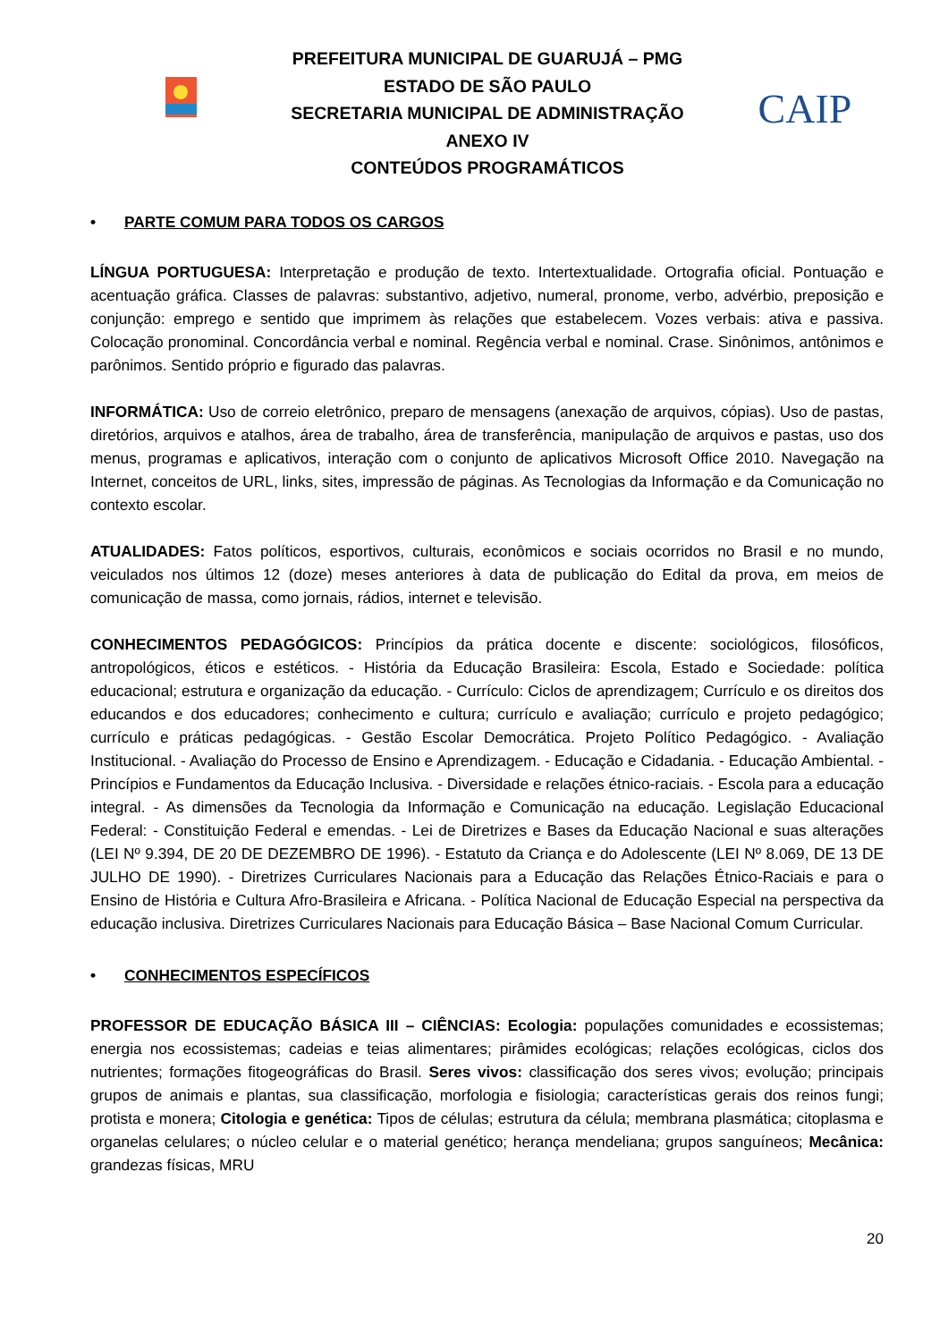PREFEITURA MUNICIPAL DE GUARUJÁ – PMG
ESTADO DE SÃO PAULO
SECRETARIA MUNICIPAL DE ADMINISTRAÇÃO
ANEXO IV
CONTEÚDOS PROGRAMÁTICOS
CAIP
• PARTE COMUM PARA TODOS OS CARGOS
LÍNGUA PORTUGUESA: Interpretação e produção de texto. Intertextualidade. Ortografia oficial. Pontuação e acentuação gráfica. Classes de palavras: substantivo, adjetivo, numeral, pronome, verbo, advérbio, preposição e conjunção: emprego e sentido que imprimem às relações que estabelecem. Vozes verbais: ativa e passiva. Colocação pronominal. Concordância verbal e nominal. Regência verbal e nominal. Crase. Sinônimos, antônimos e parônimos. Sentido próprio e figurado das palavras.
INFORMÁTICA: Uso de correio eletrônico, preparo de mensagens (anexação de arquivos, cópias). Uso de pastas, diretórios, arquivos e atalhos, área de trabalho, área de transferência, manipulação de arquivos e pastas, uso dos menus, programas e aplicativos, interação com o conjunto de aplicativos Microsoft Office 2010. Navegação na Internet, conceitos de URL, links, sites, impressão de páginas. As Tecnologias da Informação e da Comunicação no contexto escolar.
ATUALIDADES: Fatos políticos, esportivos, culturais, econômicos e sociais ocorridos no Brasil e no mundo, veiculados nos últimos 12 (doze) meses anteriores à data de publicação do Edital da prova, em meios de comunicação de massa, como jornais, rádios, internet e televisão.
CONHECIMENTOS PEDAGÓGICOS: Princípios da prática docente e discente: sociológicos, filosóficos, antropológicos, éticos e estéticos. - História da Educação Brasileira: Escola, Estado e Sociedade: política educacional; estrutura e organização da educação. - Currículo: Ciclos de aprendizagem; Currículo e os direitos dos educandos e dos educadores; conhecimento e cultura; currículo e avaliação; currículo e projeto pedagógico; currículo e práticas pedagógicas. - Gestão Escolar Democrática. Projeto Político Pedagógico. - Avaliação Institucional. - Avaliação do Processo de Ensino e Aprendizagem. - Educação e Cidadania. - Educação Ambiental. - Princípios e Fundamentos da Educação Inclusiva. - Diversidade e relações étnico-raciais. - Escola para a educação integral. - As dimensões da Tecnologia da Informação e Comunicação na educação. Legislação Educacional Federal: - Constituição Federal e emendas. - Lei de Diretrizes e Bases da Educação Nacional e suas alterações (LEI Nº 9.394, DE 20 DE DEZEMBRO DE 1996). - Estatuto da Criança e do Adolescente (LEI Nº 8.069, DE 13 DE JULHO DE 1990). - Diretrizes Curriculares Nacionais para a Educação das Relações Étnico-Raciais e para o Ensino de História e Cultura Afro-Brasileira e Africana. - Política Nacional de Educação Especial na perspectiva da educação inclusiva. Diretrizes Curriculares Nacionais para Educação Básica – Base Nacional Comum Curricular.
• CONHECIMENTOS ESPECÍFICOS
PROFESSOR DE EDUCAÇÃO BÁSICA III – CIÊNCIAS: Ecologia: populações comunidades e ecossistemas; energia nos ecossistemas; cadeias e teias alimentares; pirâmides ecológicas; relações ecológicas, ciclos dos nutrientes; formações fitogeográficas do Brasil. Seres vivos: classificação dos seres vivos; evolução; principais grupos de animais e plantas, sua classificação, morfologia e fisiologia; características gerais dos reinos fungi; protista e monera; Citologia e genética: Tipos de células; estrutura da célula; membrana plasmática; citoplasma e organelas celulares; o núcleo celular e o material genético; herança mendeliana; grupos sanguíneos; Mecânica: grandezas físicas, MRU
20